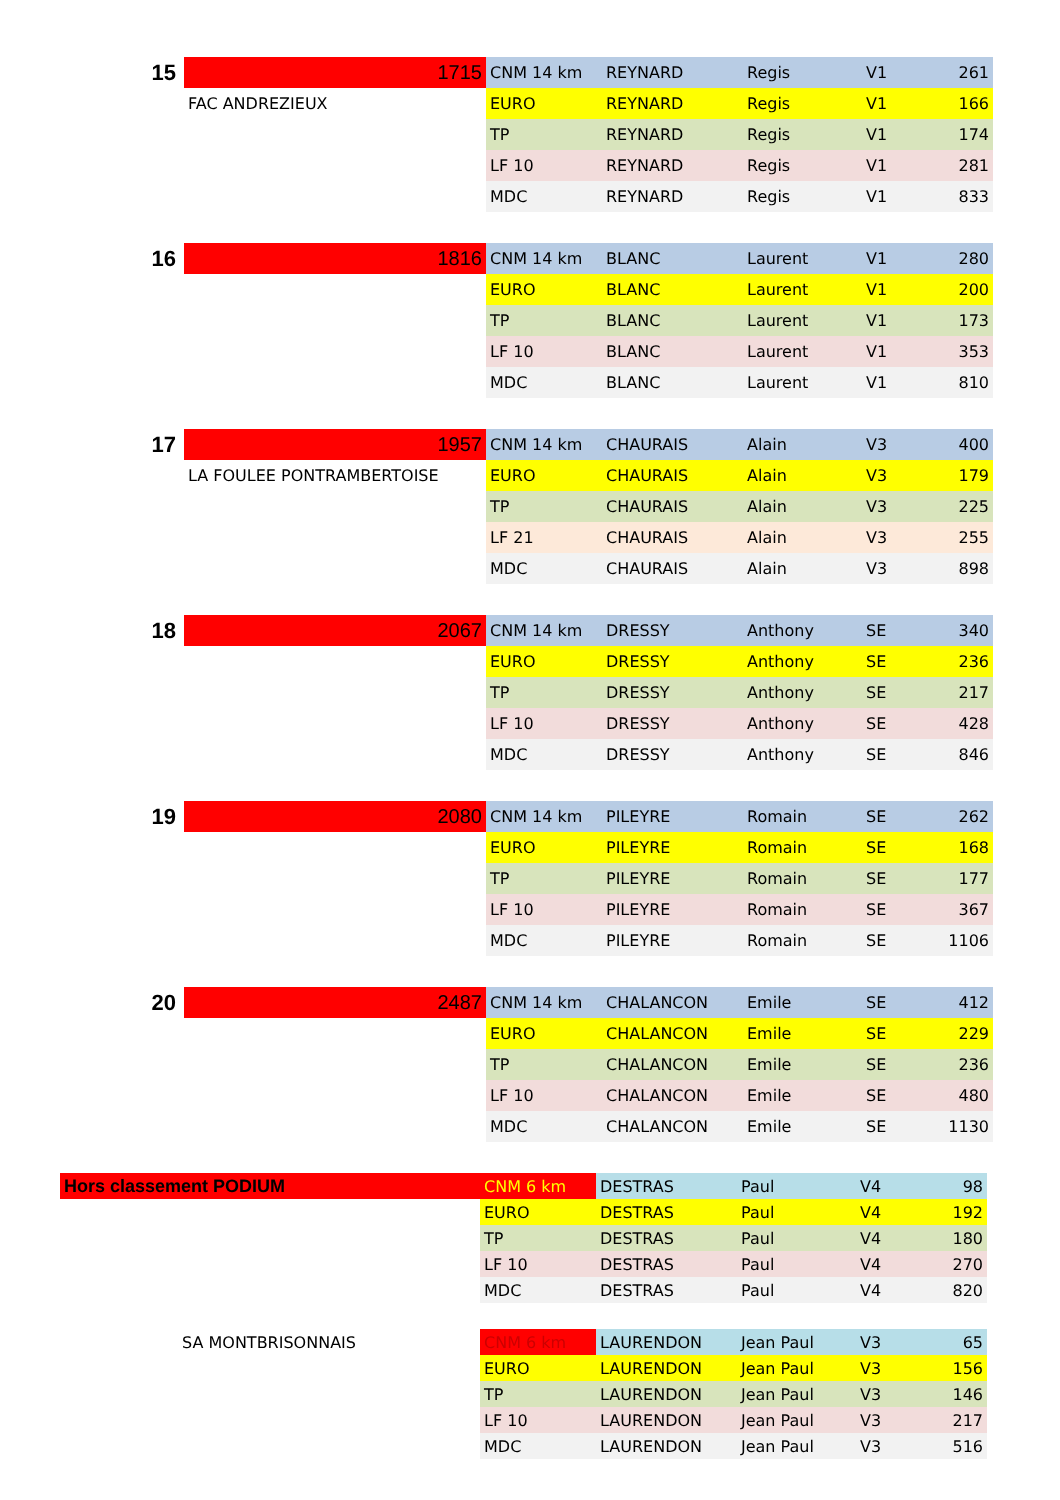| 15 | 1715 | CNM 14 km | REYNARD | Regis | V1 | 261 |
| | FAC ANDREZIEUX | EURO | REYNARD | Regis | V1 | 166 |
| | | TP | REYNARD | Regis | V1 | 174 |
| | | LF 10 | REYNARD | Regis | V1 | 281 |
| | | MDC | REYNARD | Regis | V1 | 833 |
| 16 | 1816 | CNM 14 km | BLANC | Laurent | V1 | 280 |
| | | EURO | BLANC | Laurent | V1 | 200 |
| | | TP | BLANC | Laurent | V1 | 173 |
| | | LF 10 | BLANC | Laurent | V1 | 353 |
| | | MDC | BLANC | Laurent | V1 | 810 |
| 17 | 1957 | CNM 14 km | CHAURAIS | Alain | V3 | 400 |
| | LA FOULEE PONTRAMBERTOISE | EURO | CHAURAIS | Alain | V3 | 179 |
| | | TP | CHAURAIS | Alain | V3 | 225 |
| | | LF 21 | CHAURAIS | Alain | V3 | 255 |
| | | MDC | CHAURAIS | Alain | V3 | 898 |
| 18 | 2067 | CNM 14 km | DRESSY | Anthony | SE | 340 |
| | | EURO | DRESSY | Anthony | SE | 236 |
| | | TP | DRESSY | Anthony | SE | 217 |
| | | LF 10 | DRESSY | Anthony | SE | 428 |
| | | MDC | DRESSY | Anthony | SE | 846 |
| 19 | 2080 | CNM 14 km | PILEYRE | Romain | SE | 262 |
| | | EURO | PILEYRE | Romain | SE | 168 |
| | | TP | PILEYRE | Romain | SE | 177 |
| | | LF 10 | PILEYRE | Romain | SE | 367 |
| | | MDC | PILEYRE | Romain | SE | 1106 |
| 20 | 2487 | CNM 14 km | CHALANCON | Emile | SE | 412 |
| | | EURO | CHALANCON | Emile | SE | 229 |
| | | TP | CHALANCON | Emile | SE | 236 |
| | | LF 10 | CHALANCON | Emile | SE | 480 |
| | | MDC | CHALANCON | Emile | SE | 1130 |
| Hors classement PODIUM | CNM 6 km | DESTRAS | Paul | V4 | 98 |
| | EURO | DESTRAS | Paul | V4 | 192 |
| | TP | DESTRAS | Paul | V4 | 180 |
| | LF 10 | DESTRAS | Paul | V4 | 270 |
| | MDC | DESTRAS | Paul | V4 | 820 |
| SA MONTBRISONNAIS | CNM 6 km | LAURENDON | Jean Paul | V3 | 65 |
| | EURO | LAURENDON | Jean Paul | V3 | 156 |
| | TP | LAURENDON | Jean Paul | V3 | 146 |
| | LF 10 | LAURENDON | Jean Paul | V3 | 217 |
| | MDC | LAURENDON | Jean Paul | V3 | 516 |